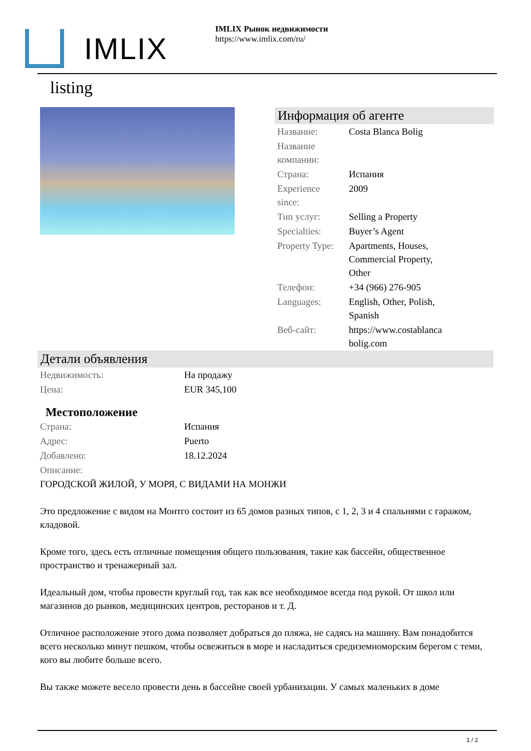IMLIX
IMLIX Рынок недвижимости
https://www.imlix.com/ru/
listing
Информация об агенте
| Название: | Costa Blanca Bolig |
| Название компании: | |
| Страна: | Испания |
| Experience since: | 2009 |
| Тип услуг: | Selling a Property |
| Specialties: | Buyer’s Agent |
| Property Type: | Apartments, Houses, Commercial Property, Other |
| Телефон: | +34 (966) 276-905 |
| Languages: | English, Other, Polish, Spanish |
| Веб-сайт: | https://www.costablanca bolig.com |
Детали объявления
| Недвижимость: | На продажу |
| Цена: | EUR 345,100 |
Местоположение
| Страна: | Испания |
| Адрес: | Puerto |
| Добавлено: | 18.12.2024 |
| Описание: | |
ГОРОДСКОЙ ЖИЛОЙ, У МОРЯ, С ВИДАМИ НА МОНЖИ
Это предложение с видом на Монтго состоит из 65 домов разных типов, с 1, 2, 3 и 4 спальнями с гаражом, кладовой.
Кроме того, здесь есть отличные помещения общего пользования, такие как бассейн, общественное пространство и тренажерный зал.
Идеальный дом, чтобы провести круглый год, так как все необходимое всегда под рукой. От школ или магазинов до рынков, медицинских центров, ресторанов и т. Д.
Отличное расположение этого дома позволяет добраться до пляжа, не садясь на машину. Вам понадобится всего несколько минут пешком, чтобы освежиться в море и насладиться средиземноморским берегом с теми, кого вы любите больше всего.
Вы также можете весело провести день в бассейне своей урбанизации. У самых маленьких в доме
1 / 2